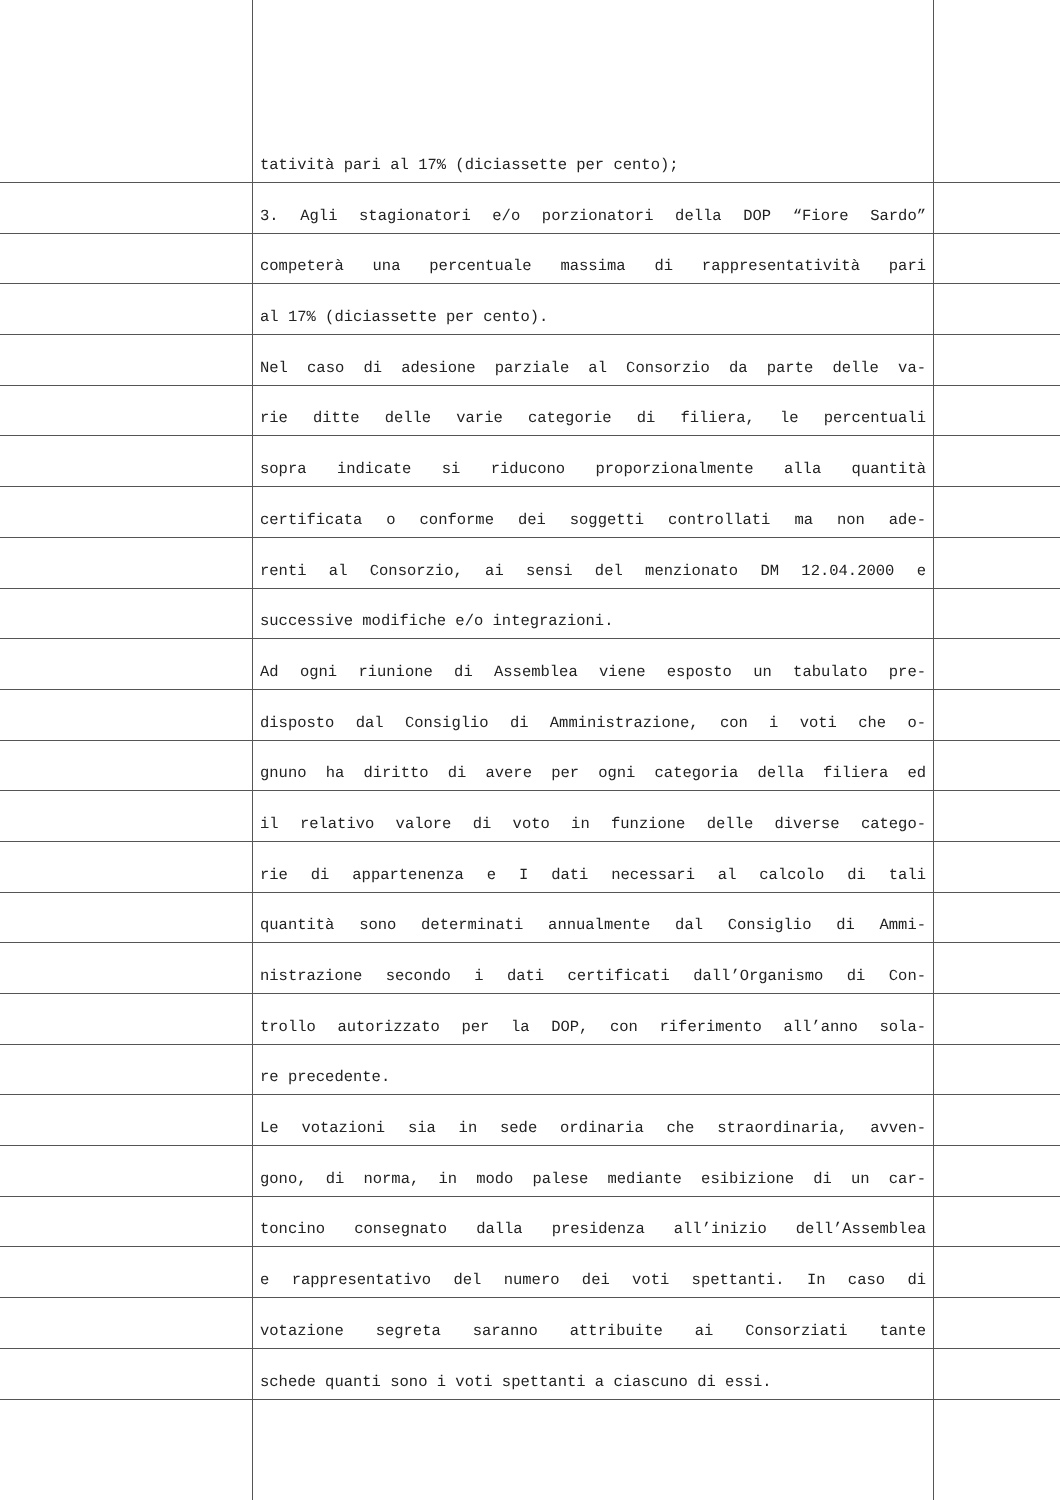tatività pari al 17% (diciassette per cento);
3. Agli stagionatori e/o porzionatori della DOP “Fiore Sardo”
competerà una percentuale massima di rappresentatività pari
al 17% (diciassette per cento).
Nel caso di adesione parziale al Consorzio da parte delle va-
rie ditte delle varie categorie di filiera, le percentuali
sopra indicate si riducono proporzionalmente alla quantità
certificata o conforme dei soggetti controllati ma non ade-
renti al Consorzio, ai sensi del menzionato DM 12.04.2000 e
successive modifiche e/o integrazioni.
Ad ogni riunione di Assemblea viene esposto un tabulato pre-
disposto dal Consiglio di Amministrazione, con i voti che o-
gnuno ha diritto di avere per ogni categoria della filiera ed
il relativo valore di voto in funzione delle diverse catego-
rie di appartenenza e I dati necessari al calcolo di tali
quantità sono determinati annualmente dal Consiglio di Ammi-
nistrazione secondo i dati certificati dall’Organismo di Con-
trollo autorizzato per la DOP, con riferimento all’anno sola-
re precedente.
Le votazioni sia in sede ordinaria che straordinaria, avven-
gono, di norma, in modo palese mediante esibizione di un car-
toncino consegnato dalla presidenza all’inizio dell’Assemblea
e rappresentativo del numero dei voti spettanti. In caso di
votazione segreta saranno attribuite ai Consorziati tante
schede quanti sono i voti spettanti a ciascuno di essi.